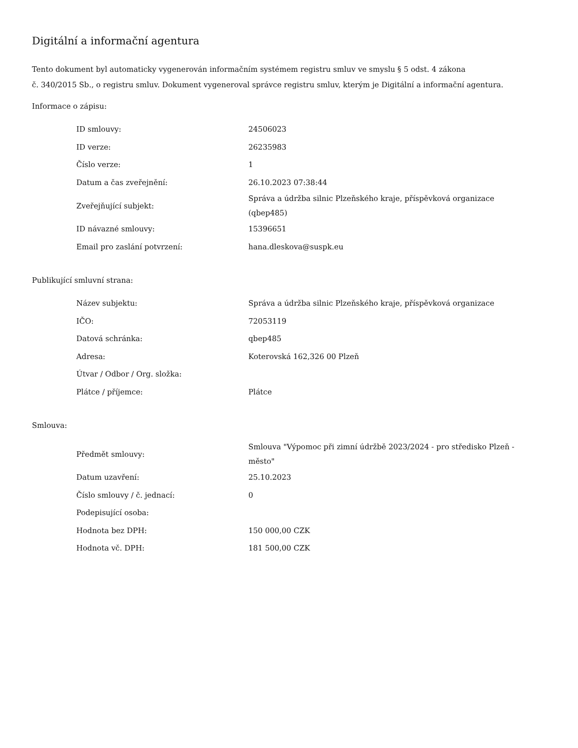Digitální a informační agentura
Tento dokument byl automaticky vygenerován informačním systémem registru smluv ve smyslu § 5 odst. 4 zákona
č. 340/2015 Sb., o registru smluv. Dokument vygeneroval správce registru smluv, kterým je Digitální a informační agentura.
Informace o zápisu:
| ID smlouvy: | 24506023 |
| ID verze: | 26235983 |
| Číslo verze: | 1 |
| Datum a čas zveřejnění: | 26.10.2023 07:38:44 |
| Zveřejňující subjekt: | Správa a údržba silnic Plzeňského kraje, příspěvková organizace (qbep485) |
| ID návazné smlouvy: | 15396651 |
| Email pro zaslání potvrzení: | hana.dleskova@suspk.eu |
Publikující smluvní strana:
| Název subjektu: | Správa a údržba silnic Plzeňského kraje, příspěvková organizace |
| IČO: | 72053119 |
| Datová schránka: | qbep485 |
| Adresa: | Koterovská 162,326 00 Plzeň |
| Útvar / Odbor / Org. složka: | |
| Plátce / příjemce: | Plátce |
Smlouva:
| Předmět smlouvy: | Smlouva "Výpomoc při zimní údržbě 2023/2024 - pro středisko Plzeň - město" |
| Datum uzavření: | 25.10.2023 |
| Číslo smlouvy / č. jednací: | 0 |
| Podepisující osoba: | |
| Hodnota bez DPH: | 150 000,00 CZK |
| Hodnota vč. DPH: | 181 500,00 CZK |